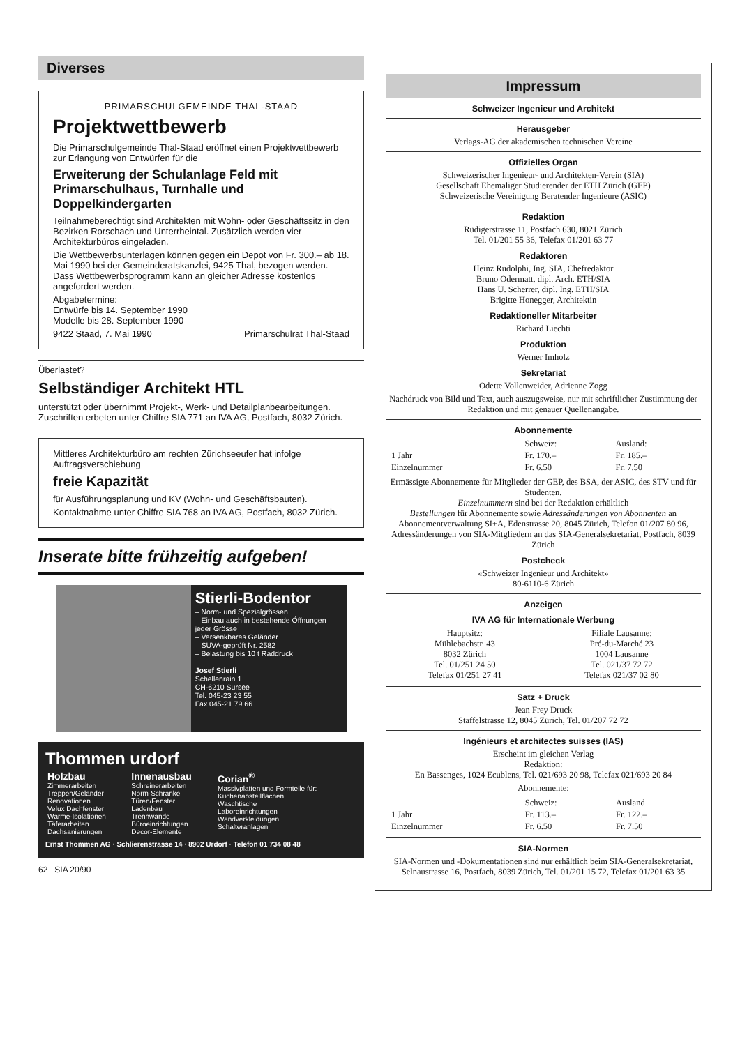Diverses
PRIMARSCHULGEMEINDE THAL-STAAD
Projektwettbewerb
Die Primarschulgemeinde Thal-Staad eröffnet einen Projektwettbewerb zur Erlangung von Entwürfen für die
Erweiterung der Schulanlage Feld mit Primarschulhaus, Turnhalle und Doppelkindergarten
Teilnahmeberechtigt sind Architekten mit Wohn- oder Geschäftssitz in den Bezirken Rorschach und Unterrheintal. Zusätzlich werden vier Architekturbüros eingeladen.
Die Wettbewerbsunterlagen können gegen ein Depot von Fr. 300.– ab 18. Mai 1990 bei der Gemeinderatskanzlei, 9425 Thal, bezogen werden. Dass Wettbewerbsprogramm kann an gleicher Adresse kostenlos angefordert werden.
Abgabetermine:
Entwürfe bis 14. September 1990
Modelle bis 28. September 1990
9422 Staad, 7. Mai 1990 Primarschulrat Thal-Staad
Überlastet?
Selbständiger Architekt HTL
unterstützt oder übernimmt Projekt-, Werk- und Detailplanbearbeitungen. Zuschriften erbeten unter Chiffre SIA 771 an IVA AG, Postfach, 8032 Zürich.
Mittleres Architekturbüro am rechten Zürichseeufer hat infolge Auftragsverschiebung
freie Kapazität
für Ausführungsplanung und KV (Wohn- und Geschäftsbauten).
Kontaktnahme unter Chiffre SIA 768 an IVA AG, Postfach, 8032 Zürich.
Inserate bitte frühzeitig aufgeben!
Stierli-Bodentor
– Norm- und Spezialgrössen
– Einbau auch in bestehende Öffnungen jeder Grösse
– Versenkbares Geländer
– SUVA-geprüft Nr. 2582
– Belastung bis 10 t Raddruck
Josef Stierli
Schellenrain 1
CH-6210 Sursee
Tel. 045-23 23 55
Fax 045-21 79 66
Thommen urdorf
| Holzbau Zimmerarbeiten Treppen/Geländer Renovationen Velux Dachfenster Wärme-Isolationen Täferarbeiten Dachsanierungen | Innenausbau Schreinerarbeiten Norm-Schränke Türen/Fenster Ladenbau Trennwände Büroeinrichtungen Decor-Elemente | Corian<sup>®</sup> Massivplatten und Formteile für: Küchenabstellflächen Waschtische Laboreinrichtungen Wandverkleidungen Schalteranlagen |
Ernst Thommen AG · Schlierenstrasse 14 · 8902 Urdorf · Telefon 01 734 08 48
62 SIA 20/90
Impressum
Schweizer Ingenieur und Architekt
Herausgeber
Verlags-AG der akademischen technischen Vereine
Offizielles Organ
Schweizerischer Ingenieur- und Architekten-Verein (SIA)
Gesellschaft Ehemaliger Studierender der ETH Zürich (GEP)
Schweizerische Vereinigung Beratender Ingenieure (ASIC)
Redaktion
Rüdigerstrasse 11, Postfach 630, 8021 Zürich
Tel. 01/201 55 36, Telefax 01/201 63 77
Redaktoren
Heinz Rudolphi, Ing. SIA, Chefredaktor
Bruno Odermatt, dipl. Arch. ETH/SIA
Hans U. Scherrer, dipl. Ing. ETH/SIA
Brigitte Honegger, Architektin
Redaktioneller Mitarbeiter
Richard Liechti
Produktion
Werner Imholz
Sekretariat
Odette Vollenweider, Adrienne Zogg
Nachdruck von Bild und Text, auch auszugsweise, nur mit schriftlicher Zustimmung der Redaktion und mit genauer Quellenangabe.
Abonnemente
| | Schweiz: | Ausland: |
| 1 Jahr | Fr. 170.– | Fr. 185.– |
| Einzelnummer | Fr. 6.50 | Fr. 7.50 |
Ermässigte Abonnemente für Mitglieder der GEP, des BSA, der ASIC, des STV und für Studenten.
Einzelnummern sind bei der Redaktion erhältlich
Bestellungen für Abonnemente sowie Adressänderungen von Abonnenten an Abonnementverwaltung SI+A, Edenstrasse 20, 8045 Zürich, Telefon 01/207 80 96, Adressänderungen von SIA-Mitgliedern an das SIA-Generalsekretariat, Postfach, 8039 Zürich
Postcheck
«Schweizer Ingenieur und Architekt»
80-6110-6 Zürich
Anzeigen
IVA AG für Internationale Werbung
| Hauptsitz: Mühlebachstr. 43 8032 Zürich Tel. 01/251 24 50 Telefax 01/251 27 41 | Filiale Lausanne: Pré-du-Marché 23 1004 Lausanne Tel. 021/37 72 72 Telefax 021/37 02 80 |
Satz + Druck
Jean Frey Druck
Staffelstrasse 12, 8045 Zürich, Tel. 01/207 72 72
Ingénieurs et architectes suisses (IAS)
Erscheint im gleichen Verlag
Redaktion:
En Bassenges, 1024 Ecublens, Tel. 021/693 20 98, Telefax 021/693 20 84
Abonnemente:
| | Schweiz: | Ausland |
| 1 Jahr | Fr. 113.– | Fr. 122.– |
| Einzelnummer | Fr. 6.50 | Fr. 7.50 |
SIA-Normen
SIA-Normen und -Dokumentationen sind nur erhältlich beim SIA-Generalsekretariat, Selnaustrasse 16, Postfach, 8039 Zürich, Tel. 01/201 15 72, Telefax 01/201 63 35